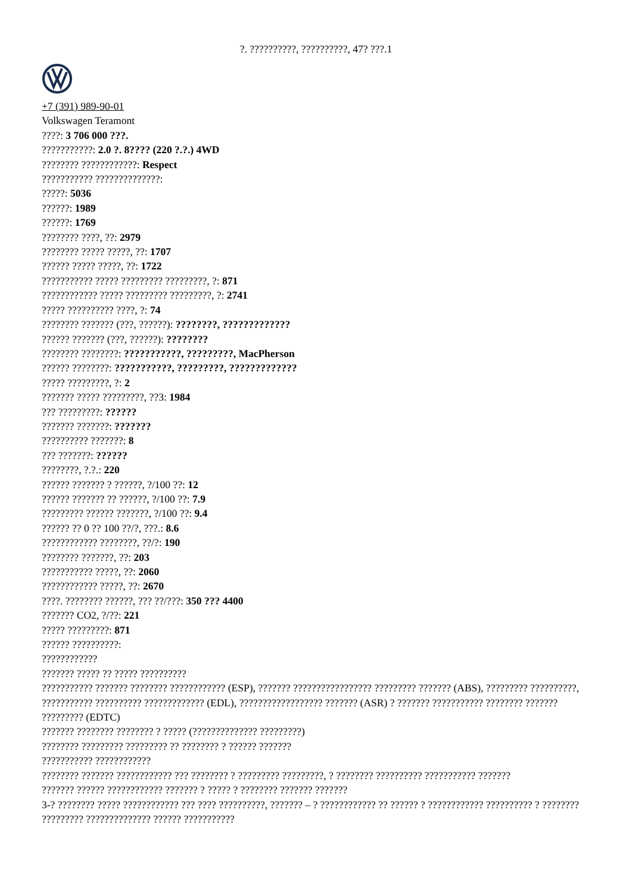?. ??????????, ??????????, 47? ???.1
+7 (391) 989-90-01
Volkswagen Teramont
????: 3 706 000 ???.
???????????: 2.0 ?. 8???? (220 ?.?.) 4WD
???????? ????????????: Respect
??????????? ??????????????:
?????: 5036
??????: 1989
??????: 1769
???????? ????, ??: 2979
???????? ????? ?????, ??: 1707
?????? ????? ?????, ??: 1722
??????????? ????? ????????? ?????????, ?: 871
???????????? ????? ????????? ?????????, ?: 2741
????? ?????????? ????, ?: 74
???????? ??????? (???, ??????): ????????, ?????????????
?????? ??????? (???, ??????): ????????
???????? ????????: ???????????, ?????????, MacPherson
?????? ????????: ???????????, ?????????, ?????????????
????? ?????????, ?: 2
??????? ????? ?????????, ??3: 1984
??? ?????????: ??????
??????? ???????: ???????
?????????? ???????: 8
??? ???????: ??????
????????, ?.?.: 220
?????? ??????? ? ??????, ?/100 ??: 12
?????? ??????? ?? ??????, ?/100 ??: 7.9
????????? ?????? ???????, ?/100 ??: 9.4
?????? ?? 0 ?? 100 ??/?, ???.: 8.6
???????????? ????????, ??/?: 190
???????? ???????, ??: 203
??????????? ?????, ??: 2060
???????????? ?????, ??: 2670
????. ???????? ??????, ??? ??/???: 350 ??? 4400
??????? CO2, ?/??: 221
????? ?????????: 871
?????? ??????????:
????????????
??????? ????? ?? ????? ??????????
??????????? ??????? ???????? ???????????? (ESP), ??????? ????????????????? ????????? ??????? (ABS), ????????? ??????????, ??????????? ?????????? ????????????? (EDL), ?????????????????? ??????? (ASR) ? ??????? ??????????? ???????? ??????? ????????? (EDTC)
??????? ???????? ???????? ? ????? (?????????????? ?????????)
???????? ????????? ????????? ?? ???????? ? ?????? ???????
??????????? ????????????
???????? ??????? ???????????? ??? ???????? ? ????????? ?????????, ? ???????? ?????????? ??????????? ???????
??????? ?????? ???????????? ??????? ? ????? ? ???????? ??????? ???????
3-? ???????? ????? ???????????? ??? ???? ??????????, ??????? – ? ???????????? ?? ?????? ? ???????????? ?????????? ? ???????? ????????? ?????????????? ?????? ???????????